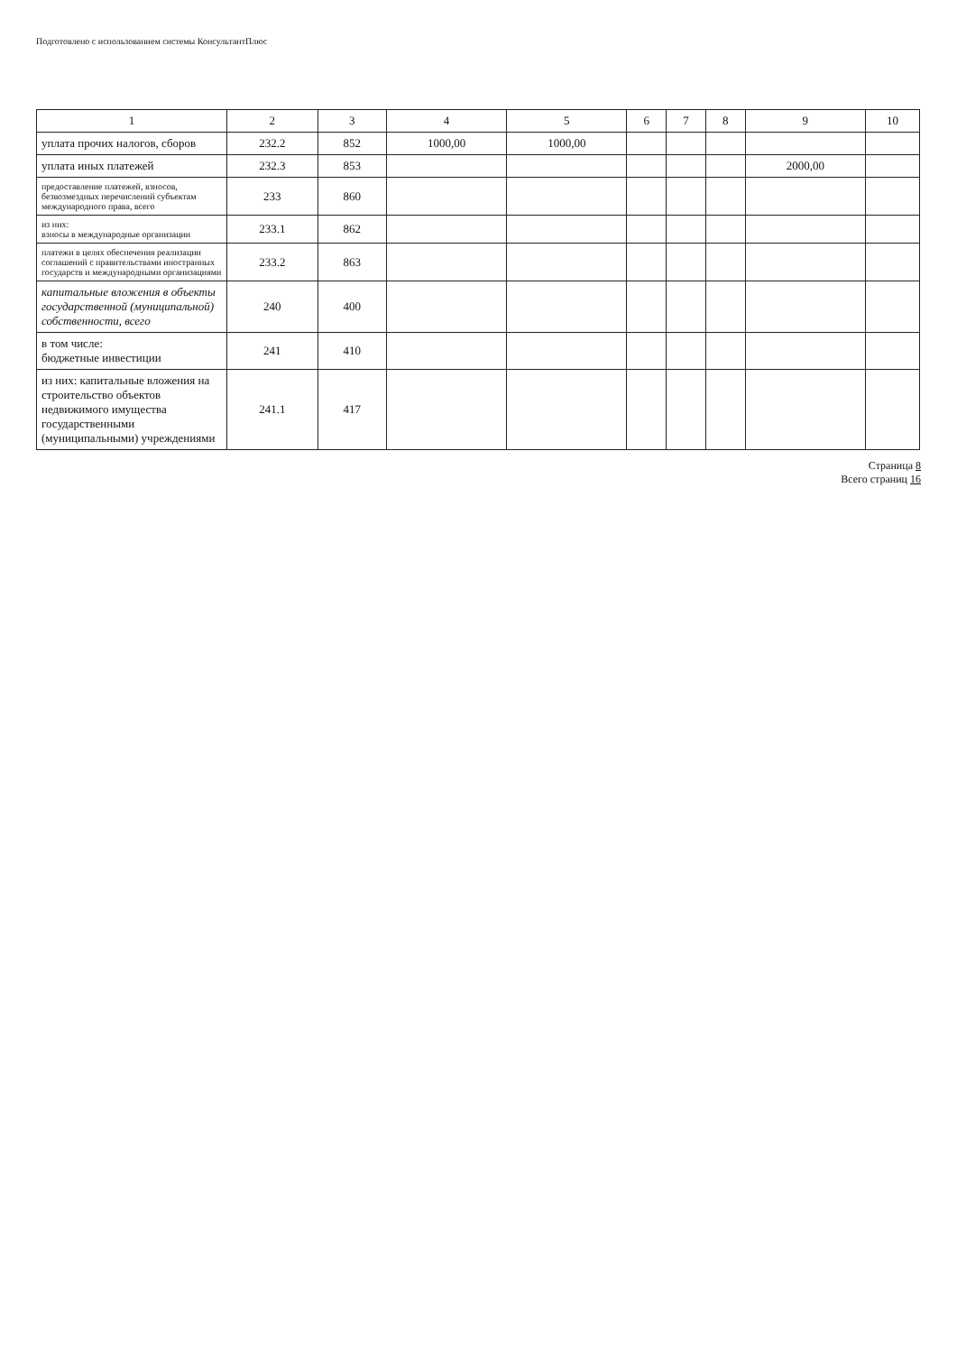Подготовлено с использованием системы КонсультантПлюс
| 1 | 2 | 3 | 4 | 5 | 6 | 7 | 8 | 9 | 10 |
| --- | --- | --- | --- | --- | --- | --- | --- | --- | --- |
| уплата прочих налогов, сборов | 232.2 | 852 | 1000,00 | 1000,00 | | | | | |
| уплата иных платежей | 232.3 | 853 | | | | | | 2000,00 | |
| предоставление платежей, взносов, безвозмездных перечислений субъектам международного права, всего | 233 | 860 | | | | | | | |
| из них: взносы в международные организации | 233.1 | 862 | | | | | | | |
| платежи в целях обеспечения реализации соглашений с правительствами иностранных государств и международными организациями | 233.2 | 863 | | | | | | | |
| капитальные вложения в объекты государственной (муниципальной) собственности, всего | 240 | 400 | | | | | | | |
| в том числе: бюджетные инвестиции | 241 | 410 | | | | | | | |
| из них: капитальные вложения на строительство объектов недвижимого имущества государственными (муниципальными) учреждениями | 241.1 | 417 | | | | | | | |
Страница 8
Всего страниц 16